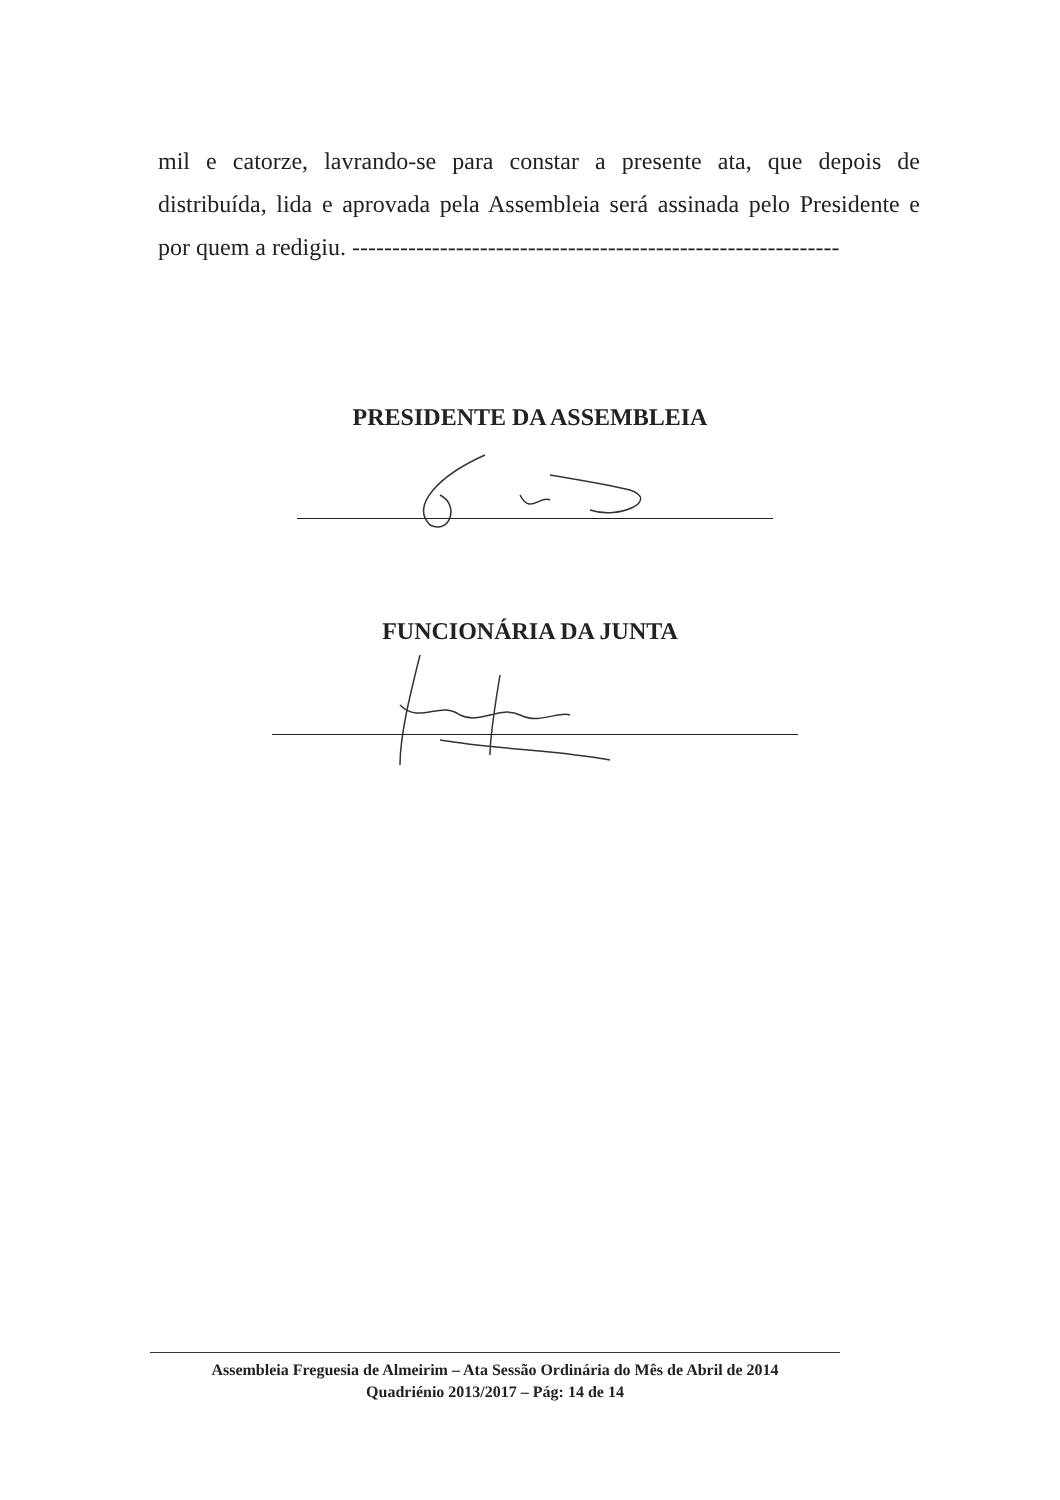mil e catorze, lavrando-se para constar a presente ata, que depois de distribuída, lida e aprovada pela Assembleia será assinada pelo Presidente e por quem a redigiu. -------------------------------------------------------------
PRESIDENTE DA ASSEMBLEIA
FUNCIONÁRIA DA JUNTA
Assembleia Freguesia de Almeirim – Ata Sessão Ordinária do Mês de Abril de 2014
Quadriénio 2013/2017 – Pág: 14 de 14